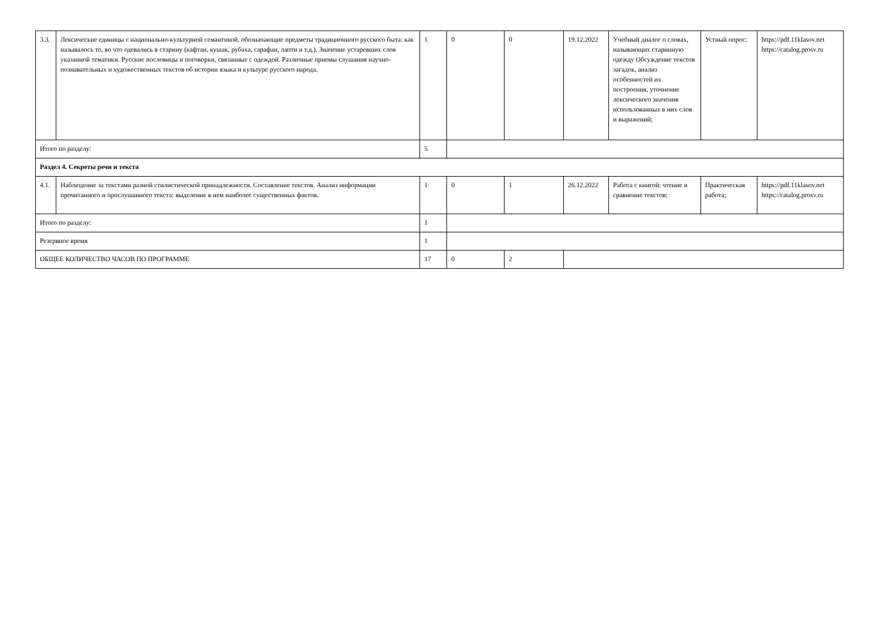| 3.3. | Лексические единицы с национально-культурной семантикой, обозначающие предметы традиционного русского быта: как называлось то, во что одевались в старину (кафтан, кушак, рубаха, сарафан, лапти и т.д.). Значение устаревших слов указанной тематики. Русские пословицы и поговорки, связанные с одеждой. Различные приемы слушания научно-познавательных и художественных текстов об истории языка и культуре русского народа. | 1 | 0 | 0 | 19.12.2022 | Учебный диалог о словах, называющих старинную одежду Обсуждение текстов загадок, анализ особенностей их построения, уточнение лексического значения использованных в них слов и выражений; | Устный опрос; | https://pdf.11klasov.net https://catalog.prosv.ru |
| Итого по разделу: | | 5 | | | | | | |
| Раздел 4. Секреты речи и текста | | | | | | | | |
| 4.1. | Наблюдение за текстами разной стилистической принадлежности. Составление текстов. Анализ информации прочитанного и прослушанного текста: выделение в нем наиболее существенных фактов. | 1 | 0 | 1 | 26.12.2022 | Работа с книгой: чтение и сравнение текстов; | Практическая работа; | https://pdf.11klasov.net https://catalog.prosv.ru |
| Итого по разделу: | | 1 | | | | | | |
| Резервное время | | 1 | | | | | | |
| ОБЩЕЕ КОЛИЧЕСТВО ЧАСОВ ПО ПРОГРАММЕ | | 17 | 0 | 2 | | | | |